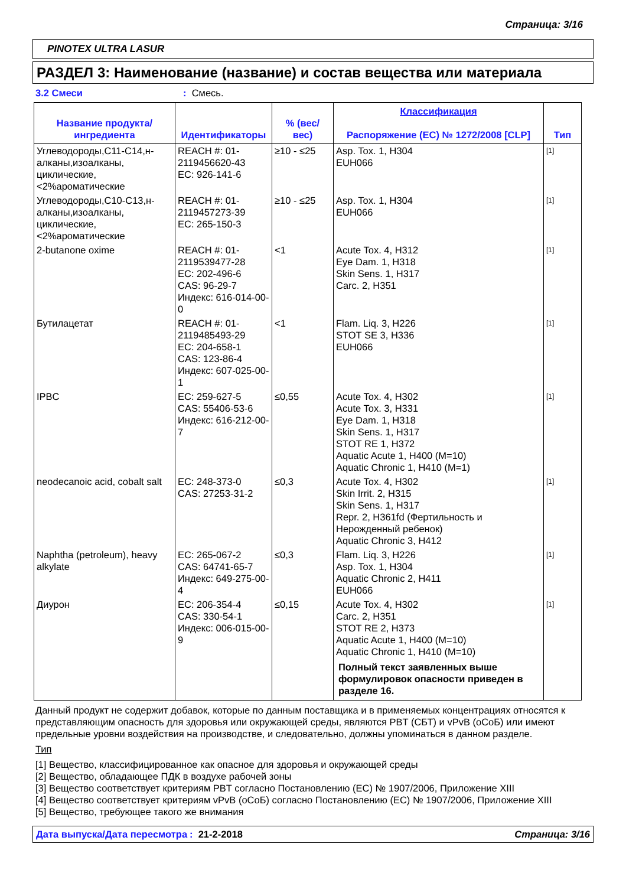Страница: 3/16
PINOTEX ULTRA LASUR
РАЗДЕЛ 3: Наименование (название) и состав вещества или материала
3.2 Смеси: Смесь.
| Название продукта/ ингредиента | Идентификаторы | % (вес/ вес) | Классификация Распоряжение (ЕС) № 1272/2008 [CLP] | Тип |
| --- | --- | --- | --- | --- |
| Углеводороды,C11-C14,н-алканы,изоалканы, циклические, <2%ароматические | REACH #: 01-2119456620-43 EC: 926-141-6 | ≥10 - ≤25 | Asp. Tox. 1, H304 EUH066 | [1] |
| Углеводороды,C10-C13,н-алканы,изоалканы, циклические, <2%ароматические | REACH #: 01-2119457273-39 EC: 265-150-3 | ≥10 - ≤25 | Asp. Tox. 1, H304 EUH066 | [1] |
| 2-butanone oxime | REACH #: 01-2119539477-28 EC: 202-496-6 CAS: 96-29-7 Индекс: 616-014-00-0 | <1 | Acute Tox. 4, H312 Eye Dam. 1, H318 Skin Sens. 1, H317 Carc. 2, H351 | [1] |
| Бутилацетат | REACH #: 01-2119485493-29 EC: 204-658-1 CAS: 123-86-4 Индекс: 607-025-00-1 | <1 | Flam. Liq. 3, H226 STOT SE 3, H336 EUH066 | [1] |
| IPBC | EC: 259-627-5 CAS: 55406-53-6 Индекс: 616-212-00-7 | ≤0,55 | Acute Tox. 4, H302 Acute Tox. 3, H331 Eye Dam. 1, H318 Skin Sens. 1, H317 STOT RE 1, H372 Aquatic Acute 1, H400 (M=10) Aquatic Chronic 1, H410 (M=1) | [1] |
| neodecanoic acid, cobalt salt | EC: 248-373-0 CAS: 27253-31-2 | ≤0,3 | Acute Tox. 4, H302 Skin Irrit. 2, H315 Skin Sens. 1, H317 Repr. 2, H361fd (Фертильность и Нерожденный ребенок) Aquatic Chronic 3, H412 | [1] |
| Naphtha (petroleum), heavy alkylate | EC: 265-067-2 CAS: 64741-65-7 Индекс: 649-275-00-4 | ≤0,3 | Flam. Liq. 3, H226 Asp. Tox. 1, H304 Aquatic Chronic 2, H411 EUH066 | [1] |
| Диурон | EC: 206-354-4 CAS: 330-54-1 Индекс: 006-015-00-9 | ≤0,15 | Acute Tox. 4, H302 Carc. 2, H351 STOT RE 2, H373 Aquatic Acute 1, H400 (M=10) Aquatic Chronic 1, H410 (M=10) Полный текст заявленных выше формулировок опасности приведен в разделе 16. | [1] |
Данный продукт не содержит добавок, которые по данным поставщика и в применяемых концентрациях относятся к представляющим опасность для здоровья или окружающей среды, являются PBT (СБТ) и vPvB (оСоБ) или имеют предельные уровни воздействия на производстве, и следовательно, должны упоминаться в данном разделе.
Тип
[1] Вещество, классифицированное как опасное для здоровья и окружающей среды
[2] Вещество, обладающее ПДК в воздухе рабочей зоны
[3] Вещество соответствует критериям PBT согласно Постановлению (ЕС) № 1907/2006, Приложение XIII
[4] Вещество соответствует критериям vPvB (оСоБ) согласно Постановлению (ЕС) № 1907/2006, Приложение XIII
[5] Вещество, требующее такого же внимания
Дата выпуска/Дата пересмотра: 21-2-2018 Страница: 3/16